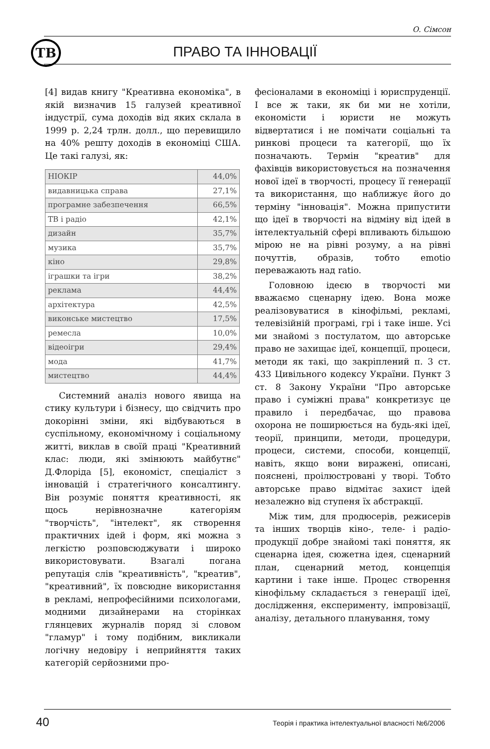О. Сімсон
ТВ
ПРАВО ТА ІННОВАЦІЇ
[4] видав книгу "Креативна економіка", в якій визначив 15 галузей креативної індустрії, сума доходів від яких склала в 1999 р. 2,24 трлн. долл., що перевищило на 40% решту доходів в економіці США. Це такі галузі, як:
| НІОКІР | 44,0% |
| видавницька справа | 27,1% |
| програмне забезпечення | 66,5% |
| ТВ і радіо | 42,1% |
| дизайн | 35,7% |
| музика | 35,7% |
| кіно | 29,8% |
| іграшки та ігри | 38,2% |
| реклама | 44,4% |
| архітектура | 42,5% |
| виконське мистецтво | 17,5% |
| ремесла | 10,0% |
| відеоігри | 29,4% |
| мода | 41,7% |
| мистецтво | 44,4% |
Системний аналіз нового явища на стику культури і бізнесу, що свідчить про докорінні зміни, які відбуваються в суспільному, економічному і соціальному житті, виклав в своїй праці "Креативний клас: люди, які змінюють майбутнє" Д.Флоріда [5], економіст, спеціаліст з інновацій і стратегічного консалтингу. Він розуміє поняття креативності, як щось нерівнозначне категоріям "творчість", "інтелект", як створення практичних ідей і форм, які можна з легкістю розповсюджувати і широко використовувати. Взагалі погана репутація слів "креативність", "креатив", "креативний", їх повсюдне використання в рекламі, непрофесійними психологами, модними дизайнерами на сторінках глянцевих журналів поряд зі словом "гламур" і тому подібним, викликали логічну недовіру і неприйняття таких категорій серйозними про-
фесіоналами в економіці і юриспруденції. І все ж таки, як би ми не хотіли, економісти і юристи не можуть відвертатися і не помічати соціальні та ринкові процеси та категорії, що їх позначають. Термін "креатив" для фахівців використовується на позначення нової ідеї в творчості, процесу її генерації та використання, що наближує його до терміну "інновація". Можна припустити що ідеї в творчості на відміну від ідей в інтелектуальній сфері впливають більшою мірою не на рівні розуму, а на рівні почуттів, образів, тобто emotio переважають над ratio.
Головною ідеєю в творчості ми вважаємо сценарну ідею. Вона може реалізовуватися в кінофільмі, рекламі, телевізійній програмі, грі і таке інше. Усі ми знайомі з постулатом, що авторське право не захищає ідеї, концепції, процеси, методи як такі, що закріплений п. 3 ст. 433 Цивільного кодексу України. Пункт 3 ст. 8 Закону України "Про авторське право і суміжні права" конкретизує це правило і передбачає, що правова охорона не поширюється на будь-які ідеї, теорії, принципи, методи, процедури, процеси, системи, способи, концепції, навіть, якщо вони виражені, описані, пояснені, проілюстровані у творі. Тобто авторське право відмітає захист ідей незалежно від ступеня їх абстракції.
Між тим, для продюсерів, режисерів та інших творців кіно-, теле- і радіо- продукції добре знайомі такі поняття, як сценарна ідея, сюжетна ідея, сценарний план, сценарний метод, концепція картини і таке інше. Процес створення кінофільму складається з генерації ідеї, дослідження, експерименту, імпровізації, аналізу, детального планування, тому
40
Теорія і практика інтелектуальної власності №6/2006